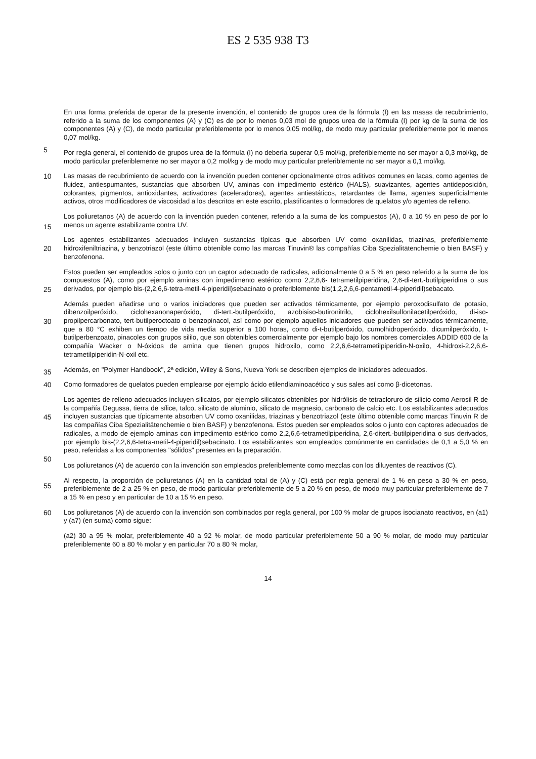ES 2 535 938 T3
En una forma preferida de operar de la presente invención, el contenido de grupos urea de la fórmula (I) en las masas de recubrimiento, referido a la suma de los componentes (A) y (C) es de por lo menos 0,03 mol de grupos urea de la fórmula (I) por kg de la suma de los componentes (A) y (C), de modo particular preferiblemente por lo menos 0,05 mol/kg, de modo muy particular preferiblemente por lo menos 0,07 mol/kg.
5
Por regla general, el contenido de grupos urea de la fórmula (I) no debería superar 0,5 mol/kg, preferiblemente no ser mayor a 0,3 mol/kg, de modo particular preferiblemente no ser mayor a 0,2 mol/kg y de modo muy particular preferiblemente no ser mayor a 0,1 mol/kg.
10 Las masas de recubrimiento de acuerdo con la invención pueden contener opcionalmente otros aditivos comunes en lacas, como agentes de fluidez, antiespumantes, sustancias que absorben UV, aminas con impedimento estérico (HALS), suavizantes, agentes antideposición, colorantes, pigmentos, antioxidantes, activadores (aceleradores), agentes antiestáticos, retardantes de llama, agentes superficialmente activos, otros modificadores de viscosidad a los descritos en este escrito, plastificantes o formadores de quelatos y/o agentes de relleno.
15
Los poliuretanos (A) de acuerdo con la invención pueden contener, referido a la suma de los compuestos (A), 0 a 10 % en peso de por lo menos un agente estabilizante contra UV.
Los agentes estabilizantes adecuados incluyen sustancias típicas que absorben UV como oxanilidas, triazinas,
20
preferiblemente hidroxifeniltriazina, y benzotriazol (este último obtenible como las marcas Tinuvin® las compañías Ciba Spezialitätenchemie o bien BASF) y benzofenona.
Estos pueden ser empleados solos o junto con un captor adecuado de radicales, adicionalmente 0 a 5 % en peso referido a la suma de los compuestos (A), como por ejemplo aminas con impedimento estérico como 2,2,6,6-
25
tetrametilpiperidina, 2,6-di-tert.-butilpiperidina o sus derivados, por ejemplo bis-(2,2,6,6-tetra-metil-4-piperidil)sebacinato o preferiblemente bis(1,2,2,6,6-pentametil-4-piperidil)sebacato.
Además pueden añadirse uno o varios iniciadores que pueden ser activados térmicamente, por ejemplo peroxodisulfato de potasio, dibenzoilperóxido, ciclohexanonaperóxido, di-tert.-butilperóxido, azobisiso-butironitrilo,
30
ciclohexilsulfonilacetilperóxido, di-iso-propilpercarbonato, tert-butilperoctoato o benzopinacol, así como por ejemplo aquellos iniciadores que pueden ser activados térmicamente, que a 80 °C exhiben un tiempo de vida media superior a 100 horas, como di-t-butilperóxido, cumolhidroperóxido, dicumilperóxido, t-butilperbenzoato, pinacoles con grupos sililo, que son obtenibles comercialmente por ejemplo bajo los nombres comerciales ADDID 600 de la compañía Wacker o N-óxidos de amina que tienen grupos hidroxilo, como 2,2,6,6-tetrametilpiperidin-N-oxilo, 4-hidroxi-2,2,6,6-
35
tetrametilpiperidin-N-oxil etc.
Además, en "Polymer Handbook", 2ª edición, Wiley & Sons, Nueva York se describen ejemplos de iniciadores adecuados.
40 Como formadores de quelatos pueden emplearse por ejemplo ácido etilendiaminoacético y sus sales así como β-dicetonas.
Los agentes de relleno adecuados incluyen silicatos, por ejemplo silicatos obtenibles por hidrólisis de tetracloruro de silicio como Aerosil R de la compañía Degussa, tierra de sílice, talco, silicato de aluminio, silicato de magnesio,
45
carbonato de calcio etc. Los estabilizantes adecuados incluyen sustancias que típicamente absorben UV como oxanilidas, triazinas y benzotriazol (este último obtenible como marcas Tinuvin R de las compañías Ciba Spezialitätenchemie o bien BASF) y benzofenona. Estos pueden ser empleados solos o junto con captores adecuados de radicales, a modo de ejemplo aminas con impedimento estérico como 2,2,6,6-tetrametilpiperidina, 2,6-ditert.-butilpiperidina o sus derivados, por ejemplo bis-(2,2,6,6-tetra-metil-4-piperidil)sebacinato. Los estabilizantes
50
son empleados comúnmente en cantidades de 0,1 a 5,0 % en peso, referidas a los componentes "sólidos" presentes en la preparación.
Los poliuretanos (A) de acuerdo con la invención son empleados preferiblemente como mezclas con los diluyentes de reactivos (C).
55
Al respecto, la proporción de poliuretanos (A) en la cantidad total de (A) y (C) está por regla general de 1 % en peso a 30 % en peso, preferiblemente de 2 a 25 % en peso, de modo particular preferiblemente de 5 a 20 % en peso, de modo muy particular preferiblemente de 7 a 15 % en peso y en particular de 10 a 15 % en peso.
60 Los poliuretanos (A) de acuerdo con la invención son combinados por regla general, por 100 % molar de grupos isocianato reactivos, en (a1) y (a7) (en suma) como sigue:
(a2) 30 a 95 % molar, preferiblemente 40 a 92 % molar, de modo particular preferiblemente 50 a 90 % molar, de modo muy particular preferiblemente 60 a 80 % molar y en particular 70 a 80 % molar,
14